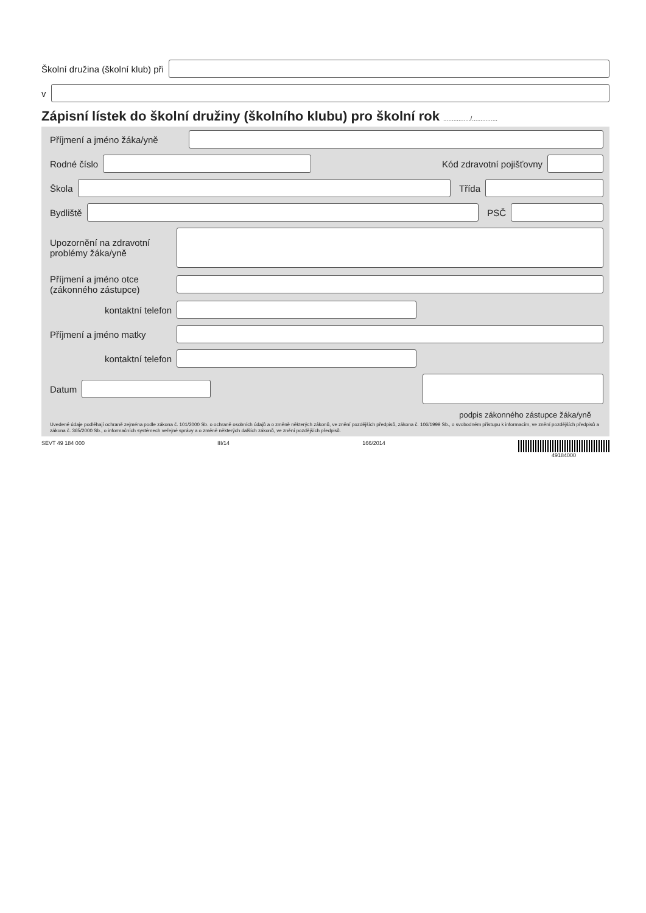Školní družina (školní klub) při
v
Zápisní lístek do školní družiny (školního klubu) pro školní rok ................/...............
Příjmení a jméno žáka/yně
Rodné číslo Kód zdravotní pojišťovny
Škola Třída
Bydliště PSČ
Upozornění na zdravotní
problémy žáka/yně
Příjmení a jméno otce
(zákonného zástupce)
kontaktní telefon
Příjmení a jméno matky
kontaktní telefon
Datum
podpis zákonného zástupce žáka/yně
Uvedené údaje podléhají ochraně zejména podle zákona č. 101/2000 Sb. o ochraně osobních údajů a o změně některých zákonů, ve znění pozdějších předpisů, zákona č. 106/1999 Sb., o svobodném přístupu k informacím, ve znění pozdějších předpisů a zákona č. 365/2000 Sb., o informačních systémech veřejné správy a o změně některých dalších zákonů, ve znění pozdějších předpisů.
SEVT 49 184 000 III/14 166/2014 49184000